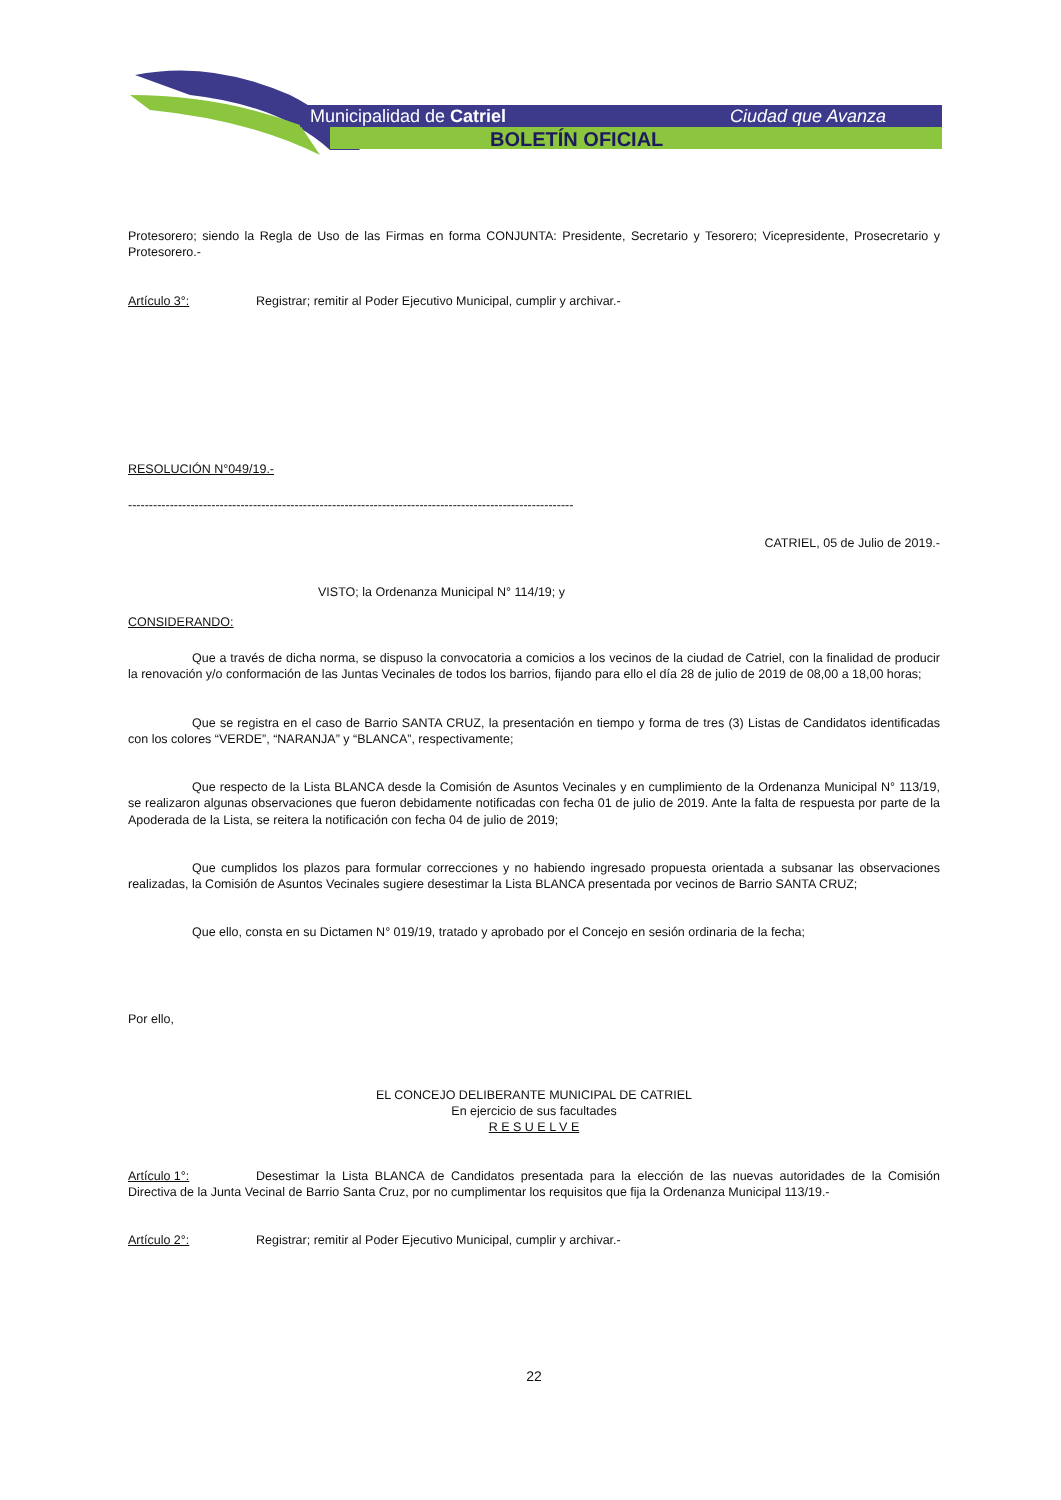Municipalidad de Catriel
Ciudad que Avanza
BOLETÍN OFICIAL
Protesorero; siendo la Regla de Uso de las Firmas en forma CONJUNTA: Presidente, Secretario y Tesorero; Vicepresidente, Prosecretario y Protesorero.-
Artículo 3°: Registrar; remitir al Poder Ejecutivo Municipal, cumplir y archivar.-
RESOLUCIÓN N°049/19.-
-----------------------------------------------------------------------------------------------------------
CATRIEL, 05 de Julio de 2019.-
VISTO; la Ordenanza Municipal N° 114/19; y
CONSIDERANDO:
Que a través de dicha norma, se dispuso la convocatoria a comicios a los vecinos de la ciudad de Catriel, con la finalidad de producir la renovación y/o conformación de las Juntas Vecinales de todos los barrios, fijando para ello el día 28 de julio de 2019 de 08,00 a 18,00 horas;
Que se registra en el caso de Barrio SANTA CRUZ, la presentación en tiempo y forma de tres (3) Listas de Candidatos identificadas con los colores “VERDE”, “NARANJA” y “BLANCA”, respectivamente;
Que respecto de la Lista BLANCA desde la Comisión de Asuntos Vecinales y en cumplimiento de la Ordenanza Municipal N° 113/19, se realizaron algunas observaciones que fueron debidamente notificadas con fecha 01 de julio de 2019. Ante la falta de respuesta por parte de la Apoderada de la Lista, se reitera la notificación con fecha 04 de julio de 2019;
Que cumplidos los plazos para formular correcciones y no habiendo ingresado propuesta orientada a subsanar las observaciones realizadas, la Comisión de Asuntos Vecinales sugiere desestimar la Lista BLANCA presentada por vecinos de Barrio SANTA CRUZ;
Que ello, consta en su Dictamen N° 019/19, tratado y aprobado por el Concejo en sesión ordinaria de la fecha;
Por ello,
EL CONCEJO DELIBERANTE MUNICIPAL DE CATRIEL
En ejercicio de sus facultades
R E S U E L V E
Artículo 1°:
Desestimar la Lista BLANCA de Candidatos presentada para la elección de las nuevas autoridades de la Comisión Directiva de la Junta Vecinal de Barrio Santa Cruz, por no cumplimentar los requisitos que fija la Ordenanza Municipal 113/19.-
Artículo 2°: Registrar; remitir al Poder Ejecutivo Municipal, cumplir y archivar.-
22